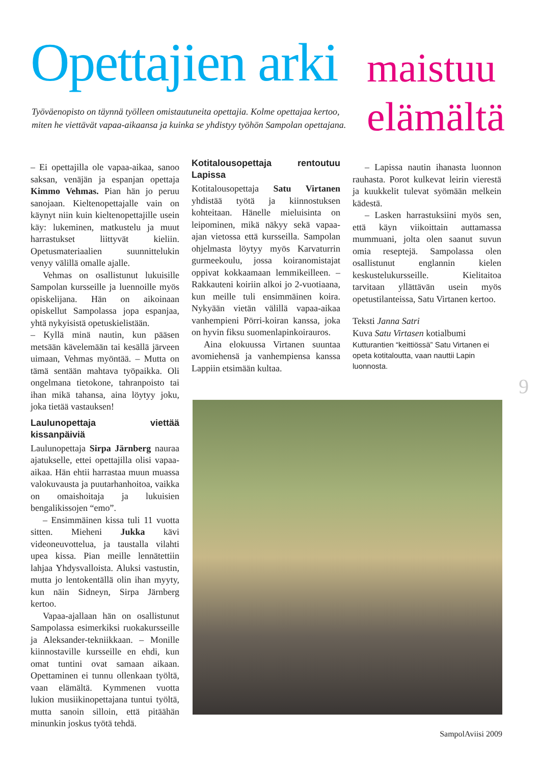Opettajien arki
Työväenopisto on täynnä työlleen omistautuneita opettajia. Kolme opettajaa kertoo, miten he viettävät vapaa-aikaansa ja kuinka se yhdistyy työhön Sampolan opettajana.
maistuu
elämältä
– Ei opettajilla ole vapaa-aikaa, sanoo saksan, venäjän ja espanjan opettaja Kimmo Vehmas. Pian hän jo peruu sanojaan. Kieltenopettajalle vain on käynyt niin kuin kieltenopettajille usein käy: lukeminen, matkustelu ja muut harrastukset liittyvät kieliin. Opetusmateriaalien suunnittelukin venyy välillä omalle ajalle.
Vehmas on osallistunut lukuisille Sampolan kursseille ja luennoille myös opiskelijana. Hän on aikoinaan opiskellut Sampolassa jopa espanjaa, yhtä nykyisistä opetuskielistään.
– Kyllä minä nautin, kun pääsen metsään kävelemään tai kesällä järveen uimaan, Vehmas myöntää. – Mutta on tämä sentään mahtava työpaikka. Oli ongelmana tietokone, tahranpoisto tai ihan mikä tahansa, aina löytyy joku, joka tietää vastauksen!
Laulunopettaja viettää kissanpäiviä
Laulunopettaja Sirpa Järnberg nauraa ajatukselle, ettei opettajilla olisi vapaa-aikaa. Hän ehtii harrastaa muun muassa valokuvausta ja puutarhanhoitoa, vaikka on omaishoitaja ja lukuisien bengalikissojen “emo”.
– Ensimmäinen kissa tuli 11 vuotta sitten. Mieheni Jukka kävi videoneuvottelua, ja taustalla vilahti upea kissa. Pian meille lennätettiin lahjaa Yhdysvalloista. Aluksi vastustin, mutta jo lentokentällä olin ihan myyty, kun näin Sidneyn, Sirpa Järnberg kertoo.
Vapaa-ajallaan hän on osallistunut Sampolassa esimerkiksi ruokakursseille ja Aleksander-tekniikkaan. – Monille kiinnostaville kursseille en ehdi, kun omat tuntini ovat samaan aikaan. Opettaminen ei tunnu ollenkaan työltä, vaan elämältä. Kymmenen vuotta lukion musiikinopettajana tuntui työltä, mutta sanoin silloin, että pitäähän minunkin joskus työtä tehdä.
Kotitalousopettaja rentoutuu Lapissa
Kotitalousopettaja Satu Virtanen yhdistää työtä ja kiinnostuksen kohteitaan. Hänelle mieluisinta on leipominen, mikä näkyy sekä vapaa-ajan vietossa että kursseilla. Sampolan ohjelmasta löytyy myös Karvaturrin gurmeekoulu, jossa koiranomistajat oppivat kokkaamaan lemmikeilleen. – Rakkauteni koiriin alkoi jo 2-vuotiaana, kun meille tuli ensimmäinen koira. Nykyään vietän välillä vapaa-aikaa vanhempieni Pörri-koiran kanssa, joka on hyvin fiksu suomenlapinkoirauros.
Aina elokuussa Virtanen suuntaa avomiehensä ja vanhempiensa kanssa Lappiin etsimään kultaa.
– Lapissa nautin ihanasta luonnon rauhasta. Porot kulkevat leirin vierestä ja kuukkelit tulevat syömään melkein kädestä.
– Lasken harrastuksiini myös sen, että käyn viikoittain auttamassa mummuani, jolta olen saanut suvun omia reseptejä. Sampolassa olen osallistunut englannin kielen keskustelukursseille. Kielitaitoa tarvitaan yllättävän usein myös opetustilanteissa, Satu Virtanen kertoo.
Teksti Janna Satri
Kuva Satu Virtasen kotialbumi
Kutturantien “keittiössä” Satu Virtanen ei opeta kotitaloutta, vaan nauttii Lapin luonnosta.
9
SampolAviisi 2009